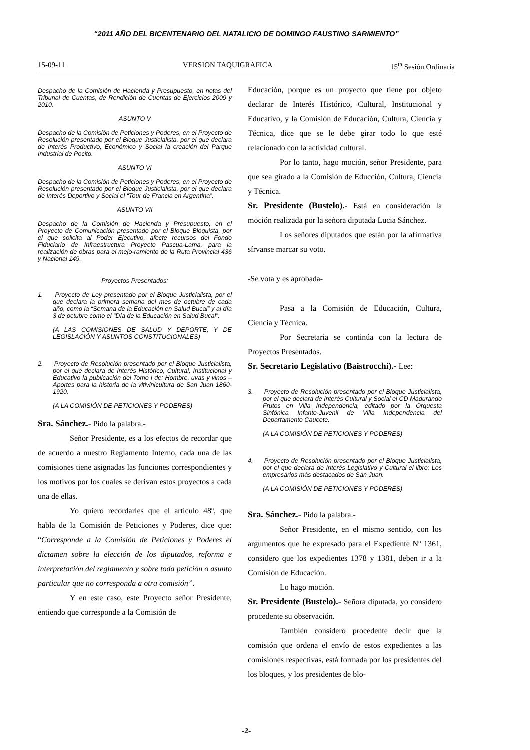“2011 AÑO DEL BICENTENARIO DEL NATALICIO DE DOMINGO FAUSTINO SARMIENTO”
15-09-11 VERSION TAQUIGRAFICA 15<sup>ta</sup> Sesión Ordinaria
Despacho de la Comisión de Hacienda y Presupuesto, en notas del Tribunal de Cuentas, de Rendición de Cuentas de Ejercicios 2009 y 2010.
ASUNTO V
Despacho de la Comisión de Peticiones y Poderes, en el Proyecto de Resolución presentado por el Bloque Justicialista, por el que declara de Interés Productivo, Económico y Social la creación del Parque Industrial de Pocito.
ASUNTO VI
Despacho de la Comisión de Peticiones y Poderes, en el Proyecto de Resolución presentado por el Bloque Justicialista, por el que declara de Interés Deportivo y Social el “Tour de Francia en Argentina”.
ASUNTO VII
Despacho de la Comisión de Hacienda y Presupuesto, en el Proyecto de Comunicación presentado por el Bloque Bloquista, por el que solicita al Poder Ejecutivo, afecte recursos del Fondo Fiduciario de Infraestructura Proyecto Pascua-Lama, para la realización de obras para el mejo-ramiento de la Ruta Provincial 436 y Nacional 149.
Proyectos Presentados:
1. Proyecto de Ley presentado por el Bloque Justicialista, por el que declara la primera semana del mes de octubre de cada año, como la “Semana de la Educación en Salud Bucal” y al día 3 de octubre como el “Día de la Educación en Salud Bucal”.
(A LAS COMISIONES DE SALUD Y DEPORTE, Y DE LEGISLACIÓN Y ASUNTOS CONSTITUCIONALES)
2. Proyecto de Resolución presentado por el Bloque Justicialista, por el que declara de Interés Histórico, Cultural, Institucional y Educativo la publicación del Tomo I de: Hombre, uvas y vinos – Aportes para la historia de la vitivinicultura de San Juan 1860-1920.
(A LA COMISIÓN DE PETICIONES Y PODERES)
Sra. Sánchez.- Pido la palabra.-
Señor Presidente, es a los efectos de recordar que de acuerdo a nuestro Reglamento Interno, cada una de las comisiones tiene asignadas las funciones correspondientes y los motivos por los cuales se derivan estos proyectos a cada una de ellas.
Yo quiero recordarles que el artículo 48º, que habla de la Comisión de Peticiones y Poderes, dice que: “Corresponde a la Comisión de Peticiones y Poderes el dictamen sobre la elección de los diputados, reforma e interpretación del reglamento y sobre toda petición o asunto particular que no corresponda a otra comisión”.
Y en este caso, este Proyecto señor Presidente, entiendo que corresponde a la Comisión de
Educación, porque es un proyecto que tiene por objeto declarar de Interés Histórico, Cultural, Institucional y Educativo, y la Comisión de Educación, Cultura, Ciencia y Técnica, dice que se le debe girar todo lo que esté relacionado con la actividad cultural.
Por lo tanto, hago moción, señor Presidente, para que sea girado a la Comisión de Educción, Cultura, Ciencia y Técnica.
Sr. Presidente (Bustelo).- Está en consideración la moción realizada por la señora diputada Lucia Sánchez.
Los señores diputados que están por la afirmativa sírvanse marcar su voto.
-Se vota y es aprobada-
Pasa a la Comisión de Educación, Cultura, Ciencia y Técnica.
Por Secretaria se continúa con la lectura de Proyectos Presentados.
Sr. Secretario Legislativo (Baistrocchi).- Lee:
3. Proyecto de Resolución presentado por el Bloque Justicialista, por el que declara de Interés Cultural y Social el CD Madurando Frutos en Villa Independencia, editado por la Orquesta Sinfónica Infanto-Juvenil de Villa Independencia del Departamento Caucete.
(A LA COMISIÓN DE PETICIONES Y PODERES)
4. Proyecto de Resolución presentado por el Bloque Justicialista, por el que declara de Interés Legislativo y Cultural el libro: Los empresarios más destacados de San Juan.
(A LA COMISIÓN DE PETICIONES Y PODERES)
Sra. Sánchez.- Pido la palabra.-
Señor Presidente, en el mismo sentido, con los argumentos que he expresado para el Expediente Nº 1361, considero que los expedientes 1378 y 1381, deben ir a la Comisión de Educación.
Lo hago moción.
Sr. Presidente (Bustelo).- Señora diputada, yo considero procedente su observación.
También considero procedente decir que la comisión que ordena el envío de estos expedientes a las comisiones respectivas, está formada por los presidentes del los bloques, y los presidentes de blo-
-2-